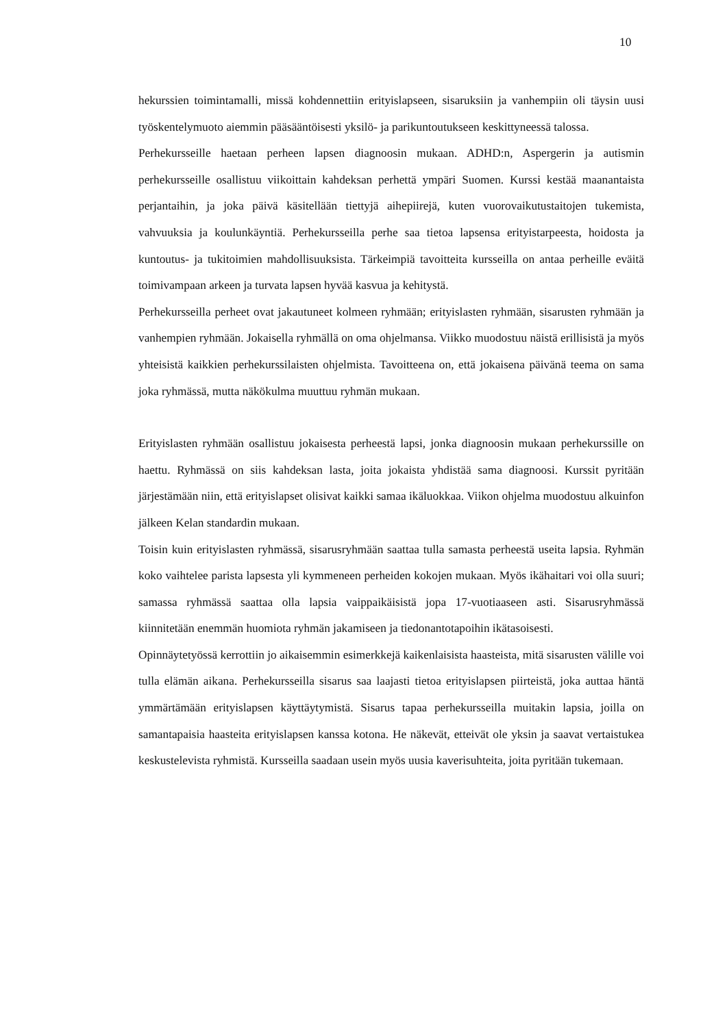10
hekurssien toimintamalli, missä kohdennettiin erityislapseen, sisaruksiin ja vanhempiin oli täysin uusi työskentelymuoto aiemmin pääsääntöisesti yksilö- ja parikuntoutukseen keskittyneessä talossa.
Perhekursseille haetaan perheen lapsen diagnoosin mukaan. ADHD:n, Aspergerin ja autismin perhekursseille osallistuu viikoittain kahdeksan perhettä ympäri Suomen. Kurssi kestää maanantaista perjantaihin, ja joka päivä käsitellään tiettyjä aihepiirejä, kuten vuorovaikutustaitojen tukemista, vahvuuksia ja koulunkäyntiä. Perhekursseilla perhe saa tietoa lapsensa erityistarpeesta, hoidosta ja kuntoutus- ja tukitoimien mahdollisuuksista. Tärkeimpiä tavoitteita kursseilla on antaa perheille eväitä toimivampaan arkeen ja turvata lapsen hyvää kasvua ja kehitystä.
Perhekursseilla perheet ovat jakautuneet kolmeen ryhmään; erityislasten ryhmään, sisarusten ryhmään ja vanhempien ryhmään. Jokaisella ryhmällä on oma ohjelmansa. Viikko muodostuu näistä erillisistä ja myös yhteisistä kaikkien perhekurssilaisten ohjelmista. Tavoitteena on, että jokaisena päivänä teema on sama joka ryhmässä, mutta näkökulma muuttuu ryhmän mukaan.
Erityislasten ryhmään osallistuu jokaisesta perheestä lapsi, jonka diagnoosin mukaan perhekurssille on haettu. Ryhmässä on siis kahdeksan lasta, joita jokaista yhdistää sama diagnoosi. Kurssit pyritään järjestämään niin, että erityislapset olisivat kaikki samaa ikäluokkaa. Viikon ohjelma muodostuu alkuinfon jälkeen Kelan standardin mukaan.
Toisin kuin erityislasten ryhmässä, sisarusryhmään saattaa tulla samasta perheestä useita lapsia. Ryhmän koko vaihtelee parista lapsesta yli kymmeneen perheiden kokojen mukaan. Myös ikähaitari voi olla suuri; samassa ryhmässä saattaa olla lapsia vaippaikäisistä jopa 17-vuotiaaseen asti. Sisarusryhmässä kiinnitetään enemmän huomiota ryhmän jakamiseen ja tiedonantotapoihin ikätasoisesti.
Opinnäytetyössä kerrottiin jo aikaisemmin esimerkkejä kaikenlaisista haasteista, mitä sisarusten välille voi tulla elämän aikana. Perhekursseilla sisarus saa laajasti tietoa erityislapsen piirteistä, joka auttaa häntä ymmärtämään erityislapsen käyttäytymistä. Sisarus tapaa perhekursseilla muitakin lapsia, joilla on samantapaisia haasteita erityislapsen kanssa kotona. He näkevät, etteivät ole yksin ja saavat vertaistukea keskustelevista ryhmistä. Kursseilla saadaan usein myös uusia kaverisuhteita, joita pyritään tukemaan.